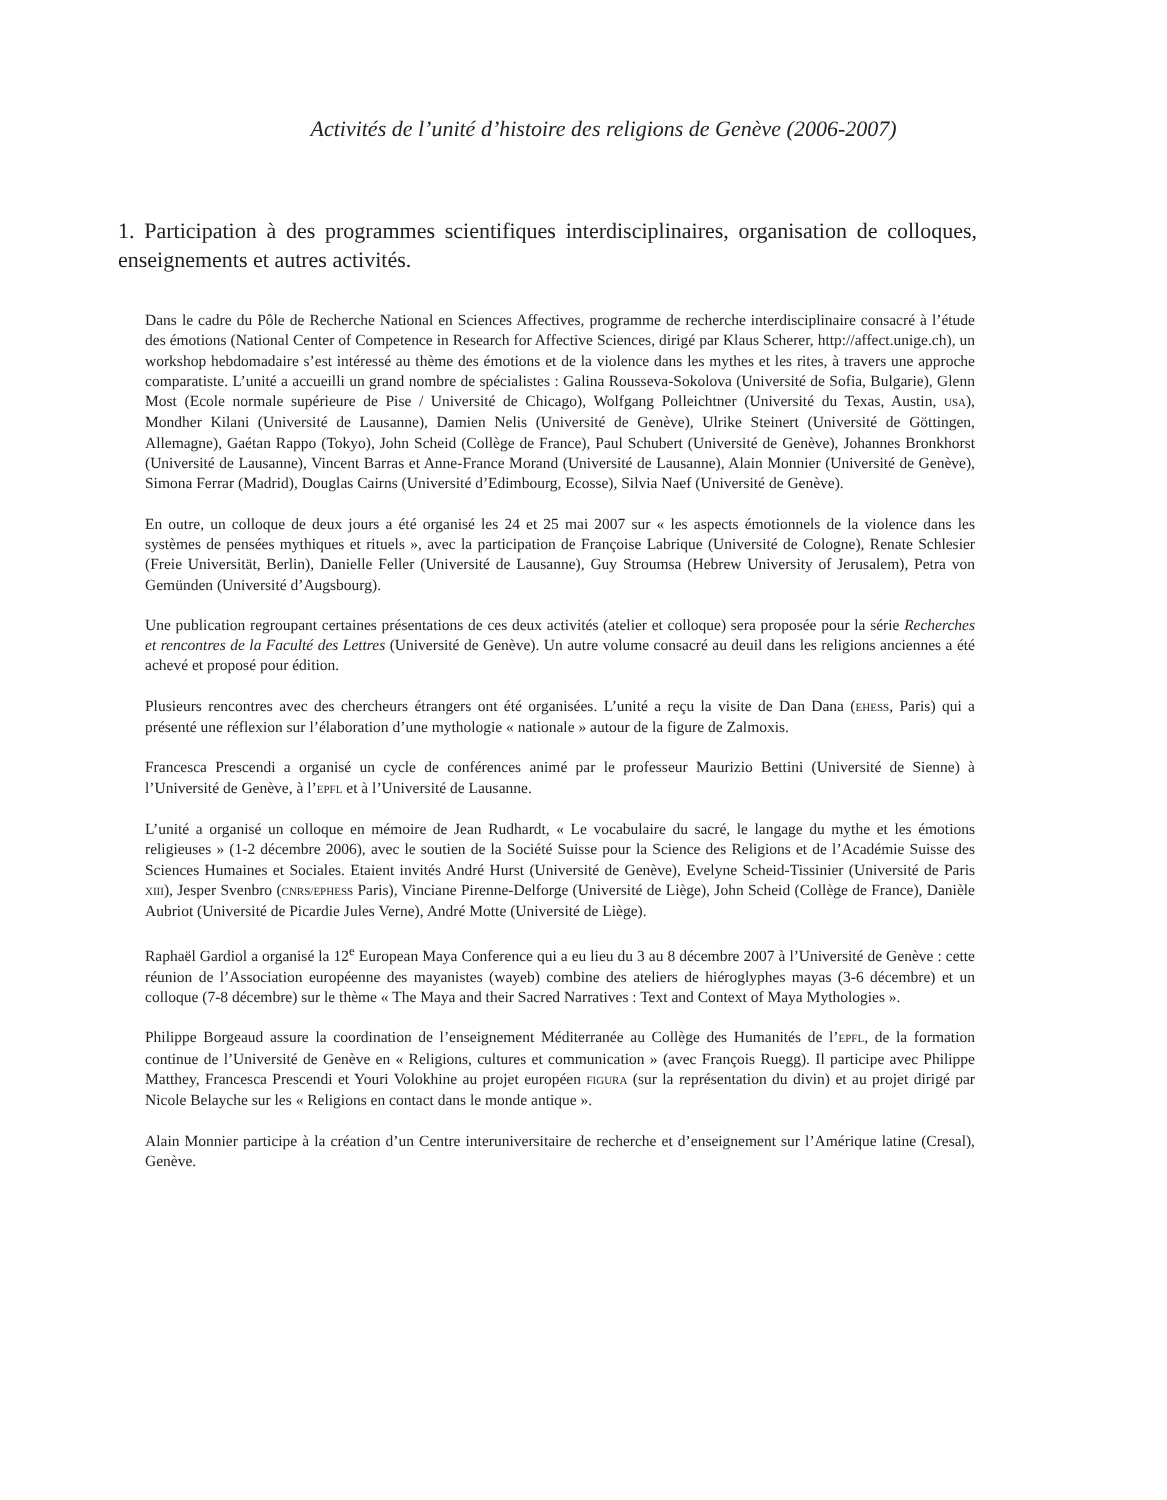Activités de l’unité d’histoire des religions de Genève (2006-2007)
1. Participation à des programmes scientifiques interdisciplinaires, organisation de colloques, enseignements et autres activités.
Dans le cadre du Pôle de Recherche National en Sciences Affectives, programme de recherche interdisciplinaire consacré à l’étude des émotions (National Center of Competence in Research for Affective Sciences, dirigé par Klaus Scherer, http://affect.unige.ch), un workshop hebdomadaire s’est intéressé au thème des émotions et de la violence dans les mythes et les rites, à travers une approche comparatiste. L’unité a accueilli un grand nombre de spécialistes : Galina Rousseva-Sokolova (Université de Sofia, Bulgarie), Glenn Most (Ecole normale supérieure de Pise / Université de Chicago), Wolfgang Polleichtner (Université du Texas, Austin, USA), Mondher Kilani (Université de Lausanne), Damien Nelis (Université de Genève), Ulrike Steinert (Université de Göttingen, Allemagne), Gaétan Rappo (Tokyo), John Scheid (Collège de France), Paul Schubert (Université de Genève), Johannes Bronkhorst (Université de Lausanne), Vincent Barras et Anne-France Morand (Université de Lausanne), Alain Monnier (Université de Genève), Simona Ferrar (Madrid), Douglas Cairns (Université d’Edimbourg, Ecosse), Silvia Naef (Université de Genève).
En outre, un colloque de deux jours a été organisé les 24 et 25 mai 2007 sur « les aspects émotionnels de la violence dans les systèmes de pensées mythiques et rituels », avec la participation de Françoise Labrique (Université de Cologne), Renate Schlesier (Freie Universität, Berlin), Danielle Feller (Université de Lausanne), Guy Stroumsa (Hebrew University of Jerusalem), Petra von Gemünden (Université d’Augsbourg).
Une publication regroupant certaines présentations de ces deux activités (atelier et colloque) sera proposée pour la série Recherches et rencontres de la Faculté des Lettres (Université de Genève). Un autre volume consacré au deuil dans les religions anciennes a été achevé et proposé pour édition.
Plusieurs rencontres avec des chercheurs étrangers ont été organisées. L’unité a reçu la visite de Dan Dana (EHESS, Paris) qui a présenté une réflexion sur l’élaboration d’une mythologie « nationale » autour de la figure de Zalmoxis.
Francesca Prescendi a organisé un cycle de conférences animé par le professeur Maurizio Bettini (Université de Sienne) à l’Université de Genève, à l’EPFL et à l’Université de Lausanne.
L’unité a organisé un colloque en mémoire de Jean Rudhardt, « Le vocabulaire du sacré, le langage du mythe et les émotions religieuses » (1-2 décembre 2006), avec le soutien de la Société Suisse pour la Science des Religions et de l’Académie Suisse des Sciences Humaines et Sociales. Etaient invités André Hurst (Université de Genève), Evelyne Scheid-Tissinier (Université de Paris XIII), Jesper Svenbro (CNRS/EPHESS Paris), Vinciane Pirenne-Delforge (Université de Liège), John Scheid (Collège de France), Danièle Aubriot (Université de Picardie Jules Verne), André Motte (Université de Liège).
Raphaël Gardiol a organisé la 12<sup>e</sup> European Maya Conference qui a eu lieu du 3 au 8 décembre 2007 à l’Université de Genève : cette réunion de l’Association européenne des mayanistes (wayeb) combine des ateliers de hiéroglyphes mayas (3-6 décembre) et un colloque (7-8 décembre) sur le thème « The Maya and their Sacred Narratives : Text and Context of Maya Mythologies ».
Philippe Borgeaud assure la coordination de l’enseignement Méditerranée au Collège des Humanités de l’EPFL, de la formation continue de l’Université de Genève en « Religions, cultures et communication » (avec François Ruegg). Il participe avec Philippe Matthey, Francesca Prescendi et Youri Volokhine au projet européen FIGURA (sur la représentation du divin) et au projet dirigé par Nicole Belayche sur les « Religions en contact dans le monde antique ».
Alain Monnier participe à la création d’un Centre interuniversitaire de recherche et d’enseignement sur l’Amérique latine (Cresal), Genève.